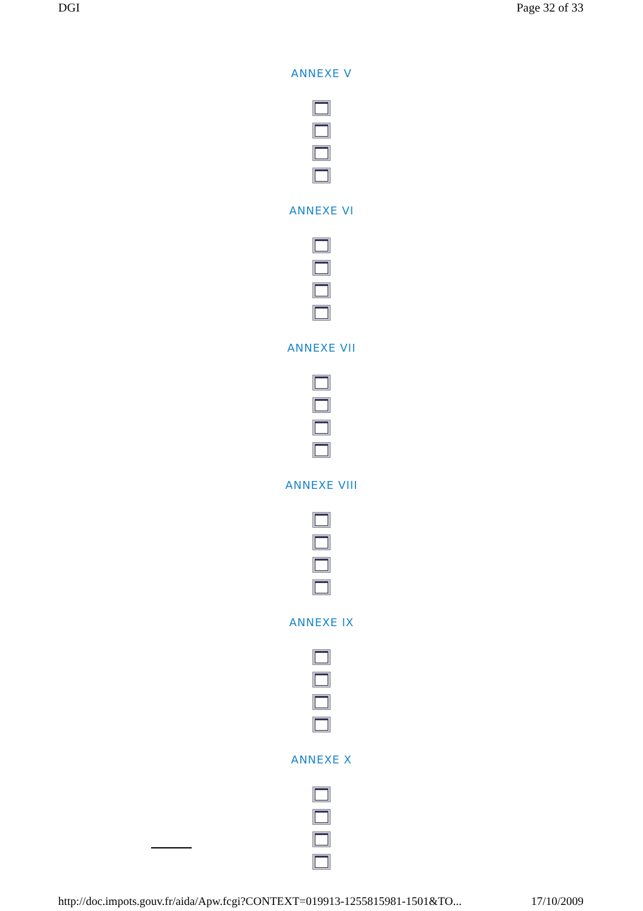DGI Page 32 of 33
ANNEXE V
ANNEXE VI
ANNEXE VII
ANNEXE VIII
ANNEXE IX
ANNEXE X
http://doc.impots.gouv.fr/aida/Apw.fcgi?CONTEXT=019913-1255815981-1501&TO... 17/10/2009